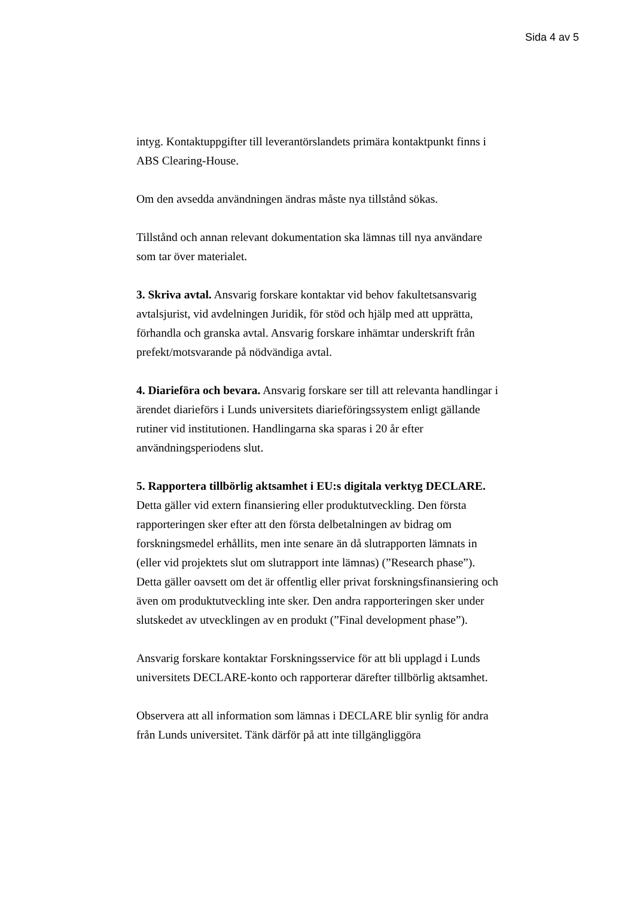Sida 4 av 5
intyg. Kontaktuppgifter till leverantörslandets primära kontaktpunkt finns i ABS Clearing-House.
Om den avsedda användningen ändras måste nya tillstånd sökas.
Tillstånd och annan relevant dokumentation ska lämnas till nya användare som tar över materialet.
3. Skriva avtal. Ansvarig forskare kontaktar vid behov fakultetsansvarig avtalsjurist, vid avdelningen Juridik, för stöd och hjälp med att upprätta, förhandla och granska avtal. Ansvarig forskare inhämtar underskrift från prefekt/motsvarande på nödvändiga avtal.
4. Diarieföra och bevara. Ansvarig forskare ser till att relevanta handlingar i ärendet diarieförs i Lunds universitets diarieföringssystem enligt gällande rutiner vid institutionen. Handlingarna ska sparas i 20 år efter användningsperiodens slut.
5. Rapportera tillbörlig aktsamhet i EU:s digitala verktyg DECLARE. Detta gäller vid extern finansiering eller produktutveckling. Den första rapporteringen sker efter att den första delbetalningen av bidrag om forskningsmedel erhållits, men inte senare än då slutrapporten lämnats in (eller vid projektets slut om slutrapport inte lämnas) (”Research phase”). Detta gäller oavsett om det är offentlig eller privat forskningsfinansiering och även om produktutveckling inte sker. Den andra rapporteringen sker under slutskedet av utvecklingen av en produkt (”Final development phase”).
Ansvarig forskare kontaktar Forskningsservice för att bli upplagd i Lunds universitets DECLARE-konto och rapporterar därefter tillbörlig aktsamhet.
Observera att all information som lämnas i DECLARE blir synlig för andra från Lunds universitet. Tänk därför på att inte tillgängliggöra